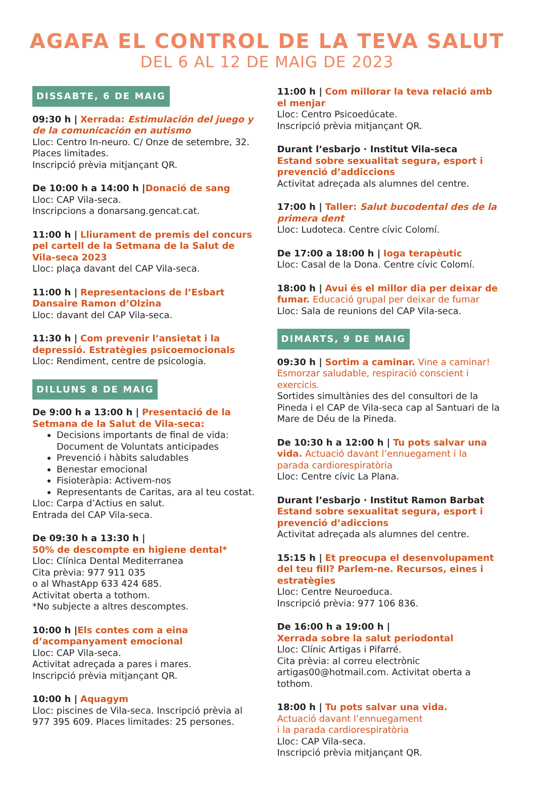AGAFA EL CONTROL DE LA TEVA SALUT
DEL 6 AL 12 DE MAIG DE 2023
DISSABTE, 6 DE MAIG
09:30 h | Xerrada: Estimulación del juego y de la comunicación en autismo
Lloc: Centro In-neuro. C/ Onze de setembre, 32. Places limitades.
Inscripció prèvia mitjançant QR.
De 10:00 h a 14:00 h |Donació de sang
Lloc: CAP Vila-seca.
Inscripcions a donarsang.gencat.cat.
11:00 h | Lliurament de premis del concurs pel cartell de la Setmana de la Salut de Vila-seca 2023
Lloc: plaça davant del CAP Vila-seca.
11:00 h | Representacions de l’Esbart Dansaire Ramon d’Olzina
Lloc: davant del CAP Vila-seca.
11:30 h | Com prevenir l’ansietat i la depressió. Estratègies psicoemocionals
Lloc: Rendiment, centre de psicologia.
DILLUNS 8 DE MAIG
De 9:00 h a 13:00 h | Presentació de la Setmana de la Salut de Vila-seca:
Decisions importants de final de vida: Document de Voluntats anticipades
Prevenció i hàbits saludables
Benestar emocional
Fisioteràpia: Activem-nos
Representants de Caritas, ara al teu costat.
Lloc: Carpa d’Actius en salut.
Entrada del CAP Vila-seca.
De 09:30 h a 13:30 h |
50% de descompte en higiene dental*
Lloc: Clínica Dental Mediterranea
Cita prèvia: 977 911 035
o al WhastApp 633 424 685.
Activitat oberta a tothom.
*No subjecte a altres descomptes.
10:00 h |Els contes com a eina d’acompanyament emocional
Lloc: CAP Vila-seca.
Activitat adreçada a pares i mares.
Inscripció prèvia mitjançant QR.
10:00 h | Aquagym
Lloc: piscines de Vila-seca. Inscripció prèvia al 977 395 609. Places limitades: 25 persones.
11:00 h | Com millorar la teva relació amb el menjar
Lloc: Centro Psicoedúcate.
Inscripció prèvia mitjançant QR.
Durant l’esbarjo · Institut Vila-seca
Estand sobre sexualitat segura, esport i prevenció d’addiccions
Activitat adreçada als alumnes del centre.
17:00 h | Taller: Salut bucodental des de la primera dent
Lloc: Ludoteca. Centre cívic Colomí.
De 17:00 a 18:00 h | Ioga terapèutic
Lloc: Casal de la Dona. Centre cívic Colomí.
18:00 h | Avui és el millor dia per deixar de fumar. Educació grupal per deixar de fumar
Lloc: Sala de reunions del CAP Vila-seca.
DIMARTS, 9 DE MAIG
09:30 h | Sortim a caminar. Vine a caminar! Esmorzar saludable, respiració conscient i exercicis.
Sortides simultànies des del consultori de la Pineda i el CAP de Vila-seca cap al Santuari de la Mare de Déu de la Pineda.
De 10:30 h a 12:00 h | Tu pots salvar una vida. Actuació davant l’ennuegament i la parada cardiorespiratòria
Lloc: Centre cívic La Plana.
Durant l’esbarjo · Institut Ramon Barbat
Estand sobre sexualitat segura, esport i prevenció d’adiccions
Activitat adreçada als alumnes del centre.
15:15 h | Et preocupa el desenvolupament del teu fill? Parlem-ne. Recursos, eines i estratègies
Lloc: Centre Neuroeduca.
Inscripció prèvia: 977 106 836.
De 16:00 h a 19:00 h |
Xerrada sobre la salut periodontal
Lloc: Clínic Artigas i Pifarré.
Cita prèvia: al correu electrònic artigas00@hotmail.com. Activitat oberta a tothom.
18:00 h | Tu pots salvar una vida.
Actuació davant l’ennuegament
i la parada cardiorespiratòria
Lloc: CAP Vila-seca.
Inscripció prèvia mitjançant QR.